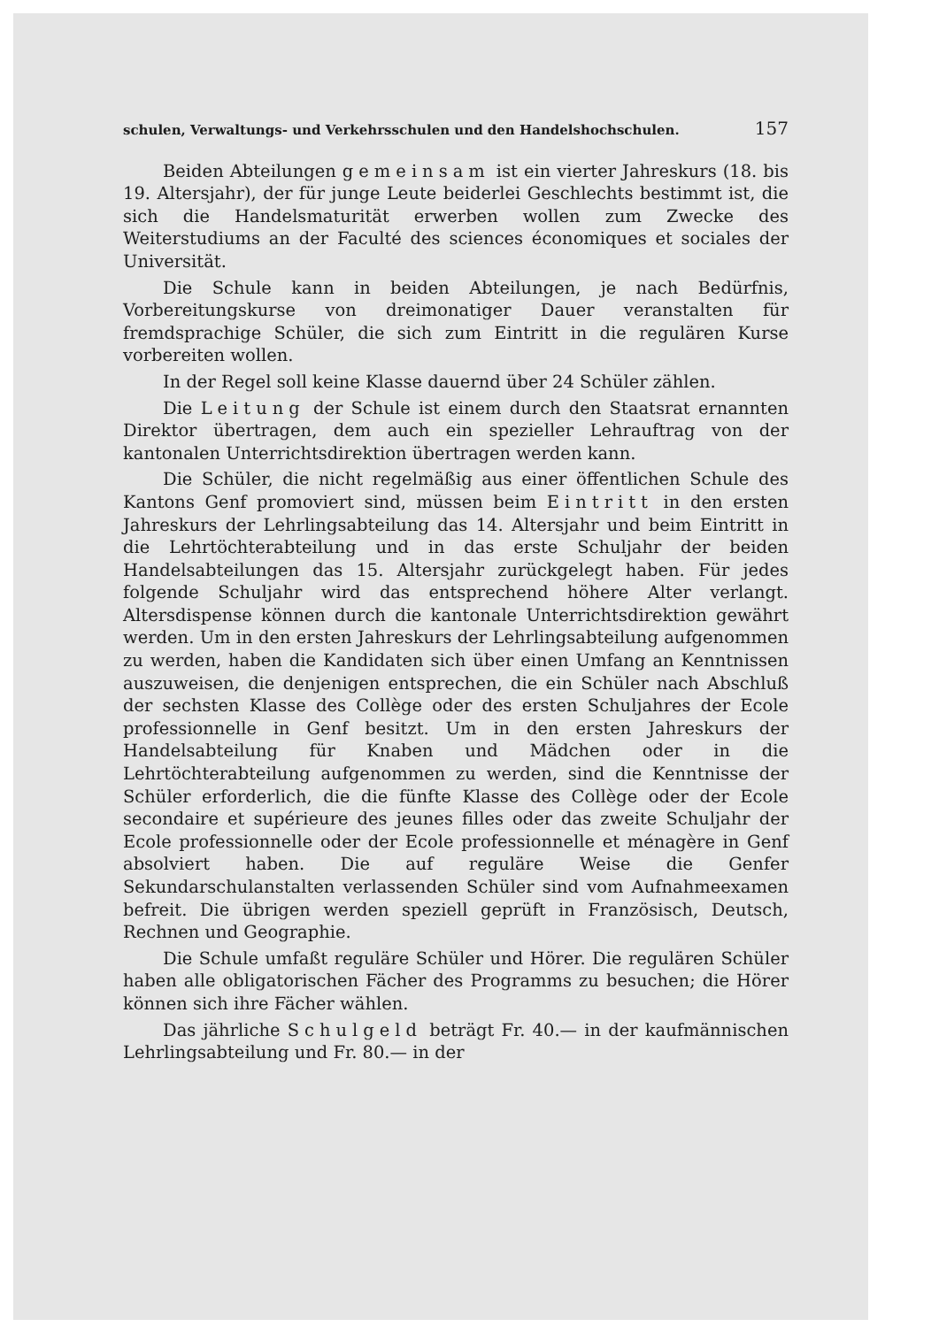schulen, Verwaltungs- und Verkehrsschulen und den Handelshochschulen. 157
Beiden Abteilungen gemeinsam ist ein vierter Jahreskurs (18. bis 19. Altersjahr), der für junge Leute beiderlei Geschlechts bestimmt ist, die sich die Handelsmaturität erwerben wollen zum Zwecke des Weiterstudiums an der Faculté des sciences économiques et sociales der Universität.
Die Schule kann in beiden Abteilungen, je nach Bedürfnis, Vorbereitungskurse von dreimonatiger Dauer veranstalten für fremdsprachige Schüler, die sich zum Eintritt in die regulären Kurse vorbereiten wollen.
In der Regel soll keine Klasse dauernd über 24 Schüler zählen.
Die Leitung der Schule ist einem durch den Staatsrat ernannten Direktor übertragen, dem auch ein spezieller Lehrauftrag von der kantonalen Unterrichtsdirektion übertragen werden kann.
Die Schüler, die nicht regelmäßig aus einer öffentlichen Schule des Kantons Genf promoviert sind, müssen beim Eintritt in den ersten Jahreskurs der Lehrlingsabteilung das 14. Altersjahr und beim Eintritt in die Lehrtöchterabteilung und in das erste Schuljahr der beiden Handelsabteilungen das 15. Altersjahr zurückgelegt haben. Für jedes folgende Schuljahr wird das entsprechend höhere Alter verlangt. Altersdispense können durch die kantonale Unterrichtsdirektion gewährt werden. Um in den ersten Jahreskurs der Lehrlingsabteilung aufgenommen zu werden, haben die Kandidaten sich über einen Umfang an Kenntnissen auszuweisen, die denjenigen entsprechen, die ein Schüler nach Abschluß der sechsten Klasse des Collège oder des ersten Schuljahres der Ecole professionnelle in Genf besitzt. Um in den ersten Jahreskurs der Handelsabteilung für Knaben und Mädchen oder in die Lehrtöchterabteilung aufgenommen zu werden, sind die Kenntnisse der Schüler erforderlich, die die fünfte Klasse des Collège oder der Ecole secondaire et supérieure des jeunes filles oder das zweite Schuljahr der Ecole professionnelle oder der Ecole professionnelle et ménagère in Genf absolviert haben. Die auf reguläre Weise die Genfer Sekundarschulanstalten verlassenden Schüler sind vom Aufnahmeexamen befreit. Die übrigen werden speziell geprüft in Französisch, Deutsch, Rechnen und Geographie.
Die Schule umfaßt reguläre Schüler und Hörer. Die regulären Schüler haben alle obligatorischen Fächer des Programms zu besuchen; die Hörer können sich ihre Fächer wählen.
Das jährliche Schulgeld beträgt Fr. 40.— in der kaufmännischen Lehrlingsabteilung und Fr. 80.— in der